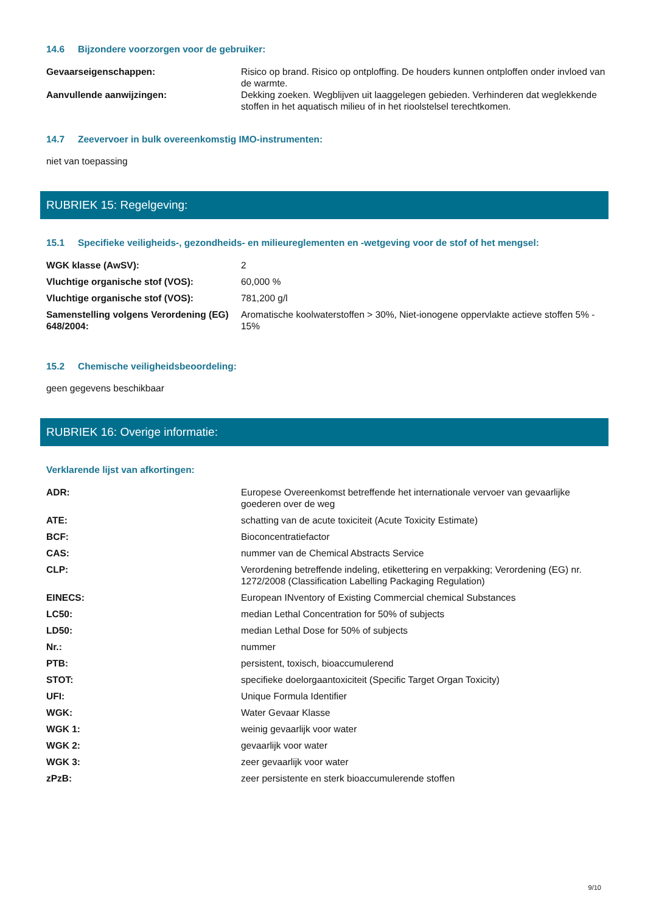14.6 Bijzondere voorzorgen voor de gebruiker:
| Gevaarseigenschappen: | Risico op brand. Risico op ontploffing. De houders kunnen ontploffen onder invloed van de warmte. |
| Aanvullende aanwijzingen: | Dekking zoeken. Wegblijven uit laaggelegen gebieden. Verhinderen dat weglekkende stoffen in het aquatisch milieu of in het rioolstelsel terechtkomen. |
14.7 Zeevervoer in bulk overeenkomstig IMO-instrumenten:
niet van toepassing
RUBRIEK 15: Regelgeving:
15.1 Specifieke veiligheids-, gezondheids- en milieureglementen en -wetgeving voor de stof of het mengsel:
| WGK klasse (AwSV): | 2 |
| Vluchtige organische stof (VOS): | 60,000 % |
| Vluchtige organische stof (VOS): | 781,200 g/l |
| Samenstelling volgens Verordening (EG) 648/2004: | Aromatische koolwaterstoffen > 30%, Niet-ionogene oppervlakte actieve stoffen 5% - 15% |
15.2 Chemische veiligheidsbeoordeling:
geen gegevens beschikbaar
RUBRIEK 16: Overige informatie:
Verklarende lijst van afkortingen:
| ADR: | Europese Overeenkomst betreffende het internationale vervoer van gevaarlijke goederen over de weg |
| ATE: | schatting van de acute toxiciteit (Acute Toxicity Estimate) |
| BCF: | Bioconcentratiefactor |
| CAS: | nummer van de Chemical Abstracts Service |
| CLP: | Verordening betreffende indeling, etikettering en verpakking; Verordening (EG) nr. 1272/2008 (Classification Labelling Packaging Regulation) |
| EINECS: | European INventory of Existing Commercial chemical Substances |
| LC50: | median Lethal Concentration for 50% of subjects |
| LD50: | median Lethal Dose for 50% of subjects |
| Nr.: | nummer |
| PTB: | persistent, toxisch, bioaccumulerend |
| STOT: | specifieke doelorgaantoxiciteit (Specific Target Organ Toxicity) |
| UFI: | Unique Formula Identifier |
| WGK: | Water Gevaar Klasse |
| WGK 1: | weinig gevaarlijk voor water |
| WGK 2: | gevaarlijk voor water |
| WGK 3: | zeer gevaarlijk voor water |
| zPzB: | zeer persistente en sterk bioaccumulerende stoffen |
9/10